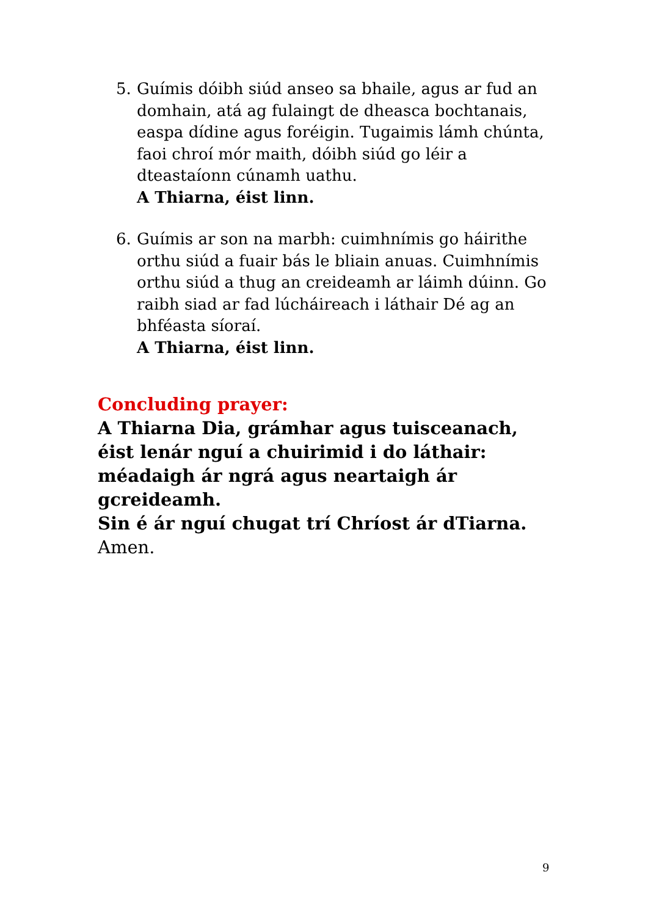5. Guímis dóibh siúd anseo sa bhaile, agus ar fud an domhain, atá ag fulaingt de dheasca bochtanais, easpa dídine agus foréigin. Tugaimis lámh chúnta, faoi chroí mór maith, dóibh siúd go léir a dteastaíonn cúnamh uathu.
A Thiarna, éist linn.
6. Guímis ar son na marbh: cuimhnímis go háirithe orthu siúd a fuair bás le bliain anuas. Cuimhnímis orthu siúd a thug an creideamh ar láimh dúinn. Go raibh siad ar fad lúcháireach i láthair Dé ag an bhféasta síoraí.
A Thiarna, éist linn.
Concluding prayer:
A Thiarna Dia, grámhar agus tuisceanach,
éist lenár nguí a chuirimid i do láthair:
méadaigh ár ngrá agus neartaigh ár gcreideamh.
Sin é ár nguí chugat trí Chríost ár dTiarna.
Amen.
9